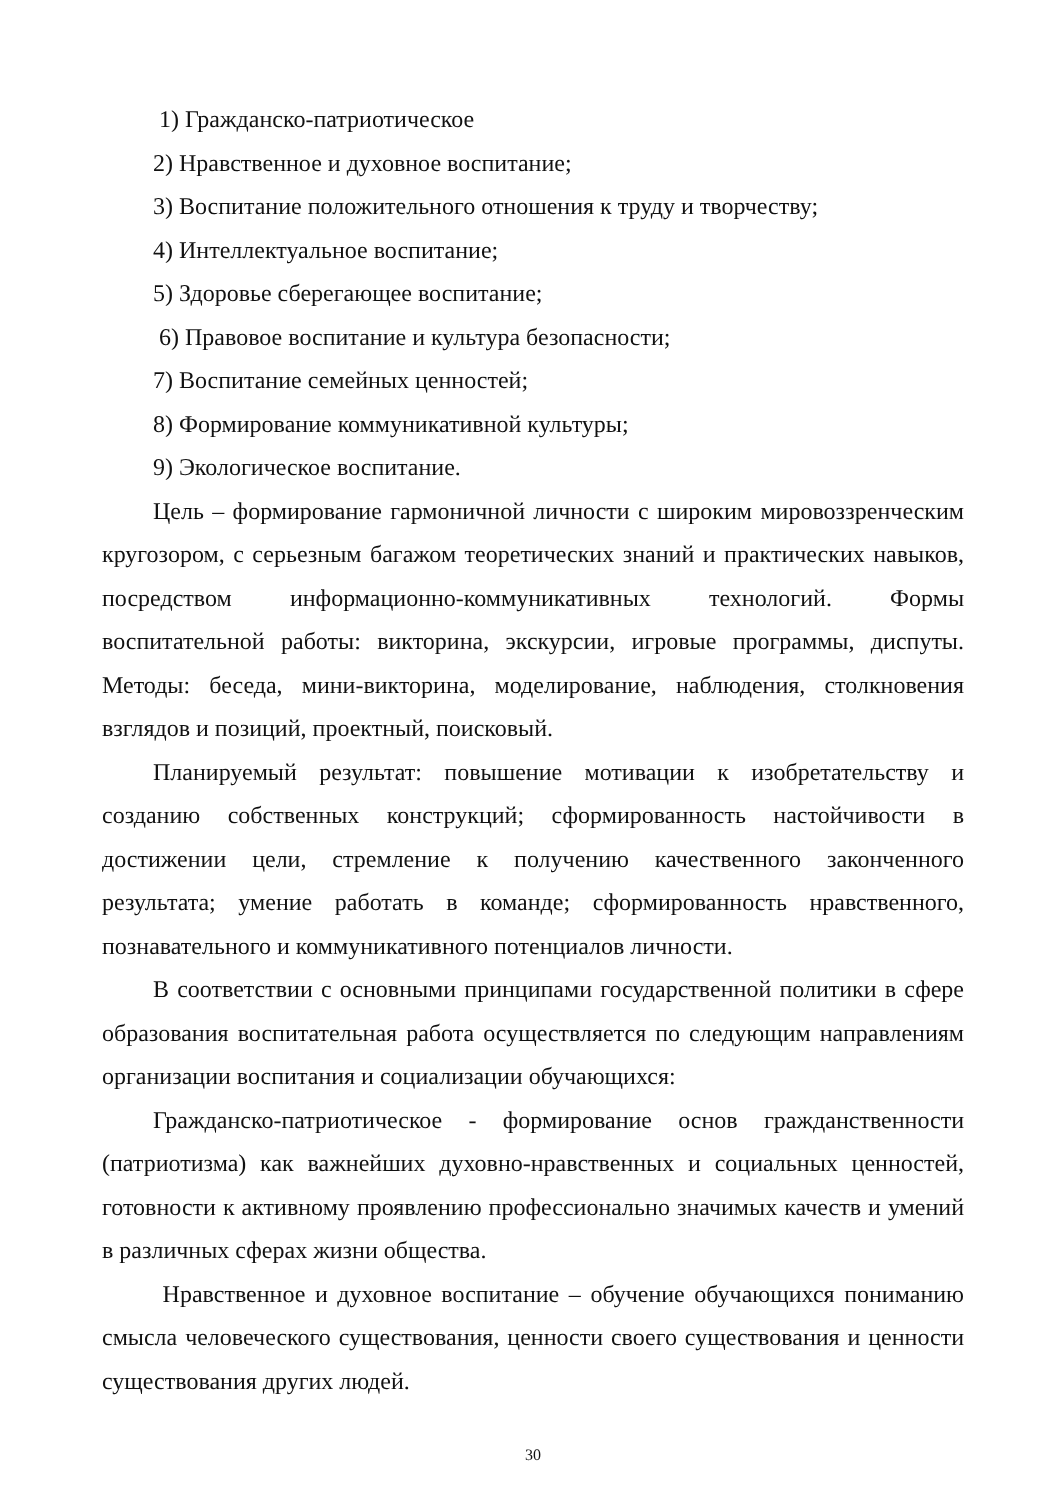1) Гражданско-патриотическое
2) Нравственное и духовное воспитание;
3) Воспитание положительного отношения к труду и творчеству;
4) Интеллектуальное воспитание;
5) Здоровье сберегающее воспитание;
6) Правовое воспитание и культура безопасности;
7) Воспитание семейных ценностей;
8) Формирование коммуникативной культуры;
9) Экологическое воспитание.
Цель – формирование гармоничной личности с широким мировоззренческим кругозором, с серьезным багажом теоретических знаний и практических навыков, посредством информационно-коммуникативных технологий. Формы воспитательной работы: викторина, экскурсии, игровые программы, диспуты. Методы: беседа, мини-викторина, моделирование, наблюдения, столкновения взглядов и позиций, проектный, поисковый.
Планируемый результат: повышение мотивации к изобретательству и созданию собственных конструкций; сформированность настойчивости в достижении цели, стремление к получению качественного законченного результата; умение работать в команде; сформированность нравственного, познавательного и коммуникативного потенциалов личности.
В соответствии с основными принципами государственной политики в сфере образования воспитательная работа осуществляется по следующим направлениям организации воспитания и социализации обучающихся:
Гражданско-патриотическое - формирование основ гражданственности (патриотизма) как важнейших духовно-нравственных и социальных ценностей, готовности к активному проявлению профессионально значимых качеств и умений в различных сферах жизни общества.
Нравственное и духовное воспитание – обучение обучающихся пониманию смысла человеческого существования, ценности своего существования и ценности существования других людей.
30